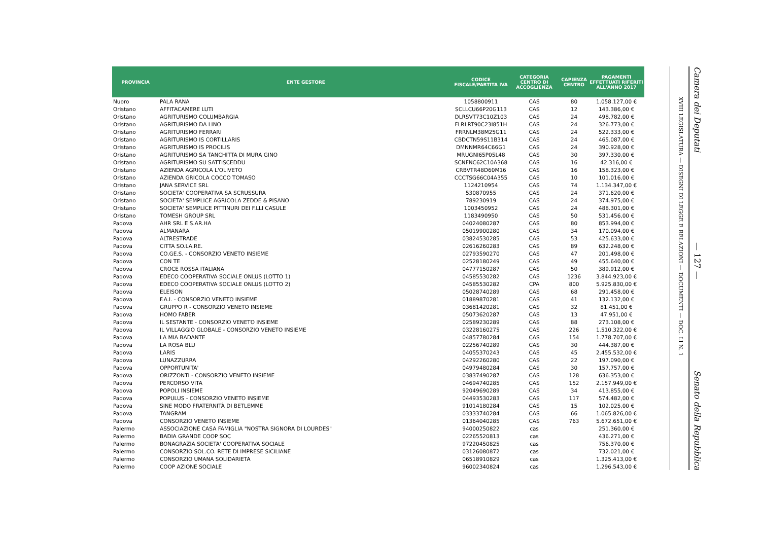| PROVINCIA | ENTE GESTORE | CODICE FISCALE/PARTITA IVA | CATEGORIA CENTRO DI ACCOGLIENZA | CAPIENZA CENTRO | PAGAMENTI EFFETTUATI RIFERITI ALL'ANNO 2017 |
| --- | --- | --- | --- | --- | --- |
| Nuoro | PALA RANA | 1058800911 | CAS | 80 | 1.058.127,00 € |
| Oristano | AFFITACAMERE LUTI | SCLLCU66P20G113 | CAS | 12 | 143.386,00 € |
| Oristano | AGRITURISMO COLUMBARGIA | DLRSVT73C10Z103 | CAS | 24 | 498.782,00 € |
| Oristano | AGRITURISMO DA LINO | FLRLRT90C23I851H | CAS | 24 | 326.773,00 € |
| Oristano | AGRITURISMO FERRARI | FRRNLM38M25G11 | CAS | 24 | 522.333,00 € |
| Oristano | AGRITURISMO IS CORTILLARIS | CBDCTN59S11B314 | CAS | 24 | 465.087,00 € |
| Oristano | AGRITURISMO IS PROCILIS | DMNNMR64C66G1 | CAS | 24 | 390.928,00 € |
| Oristano | AGRITURISMO SA TANCHITTA DI MURA GINO | MRUGNI65P05L48 | CAS | 30 | 397.330,00 € |
| Oristano | AGRITURISMO SU SATTISCEDDU | SCNFNC62C10A368 | CAS | 16 | 42.316,00 € |
| Oristano | AZIENDA AGRICOLA L'OLIVETO | CRBVTR48D60M16 | CAS | 16 | 158.323,00 € |
| Oristano | AZIENDA GRICOLA COCCO TOMASO | CCCTSG66C04A355 | CAS | 10 | 101.016,00 € |
| Oristano | JANA SERVICE SRL | 1124210954 | CAS | 74 | 1.134.347,00 € |
| Oristano | SOCIETA' COOPERATIVA SA SCRUSSURA | 530870955 | CAS | 24 | 371.620,00 € |
| Oristano | SOCIETA' SEMPLICE AGRICOLA ZEDDE & PISANO | 789230919 | CAS | 24 | 374.975,00 € |
| Oristano | SOCIETA' SEMPLICE PITTINURI DEI F.LLI CASULE | 1003450952 | CAS | 24 | 488.301,00 € |
| Oristano | TOMESH GROUP SRL | 1183490950 | CAS | 50 | 531.456,00 € |
| Padova | AHR SRL E S.AR.HA | 04024080287 | CAS | 80 | 853.994,00 € |
| Padova | ALMANARA | 05019900280 | CAS | 34 | 170.094,00 € |
| Padova | ALTRESTRADE | 03824530285 | CAS | 53 | 425.633,00 € |
| Padova | CITTA SO.LA.RE. | 02616260283 | CAS | 89 | 632.248,00 € |
| Padova | CO.GE.S. - CONSORZIO VENETO INSIEME | 02793590270 | CAS | 47 | 201.498,00 € |
| Padova | CON TE | 02528180249 | CAS | 49 | 455.640,00 € |
| Padova | CROCE ROSSA ITALIANA | 04777150287 | CAS | 50 | 389.912,00 € |
| Padova | EDECO COOPERATIVA SOCIALE ONLUS (LOTTO 1) | 04585530282 | CAS | 1236 | 3.844.923,00 € |
| Padova | EDECO COOPERATIVA SOCIALE ONLUS (LOTTO 2) | 04585530282 | CPA | 800 | 5.925.830,00 € |
| Padova | ELEISON | 05028740289 | CAS | 68 | 291.458,00 € |
| Padova | F.A.I. - CONSORZIO VENETO INSIEME | 01889870281 | CAS | 41 | 132.132,00 € |
| Padova | GRUPPO R - CONSORZIO VENETO INSIEME | 03681420281 | CAS | 32 | 81.451,00 € |
| Padova | HOMO FABER | 05073620287 | CAS | 13 | 47.951,00 € |
| Padova | IL SESTANTE - CONSORZIO VENETO INSIEME | 02589230289 | CAS | 88 | 273.108,00 € |
| Padova | IL VILLAGGIO GLOBALE - CONSORZIO VENETO INSIEME | 03228160275 | CAS | 226 | 1.510.322,00 € |
| Padova | LA MIA BADANTE | 04857780284 | CAS | 154 | 1.778.707,00 € |
| Padova | LA ROSA BLU | 02256740289 | CAS | 30 | 444.387,00 € |
| Padova | LARIS | 04055370243 | CAS | 45 | 2.455.532,00 € |
| Padova | LUNAZZURRA | 04292260280 | CAS | 22 | 197.090,00 € |
| Padova | OPPORTUNITA' | 04979480284 | CAS | 30 | 157.757,00 € |
| Padova | ORIZZONTI - CONSORZIO VENETO INSIEME | 03837490287 | CAS | 128 | 636.353,00 € |
| Padova | PERCORSO VITA | 04694740285 | CAS | 152 | 2.157.949,00 € |
| Padova | POPOLI INSIEME | 92049690289 | CAS | 34 | 413.855,00 € |
| Padova | POPULUS - CONSORZIO VENETO INSIEME | 04493530283 | CAS | 117 | 574.482,00 € |
| Padova | SINE MODO FRATERNITÀ DI BETLEMME | 91014180284 | CAS | 15 | 102.025,00 € |
| Padova | TANGRAM | 03333740284 | CAS | 66 | 1.065.826,00 € |
| Padova | CONSORZIO VENETO INSIEME | 01364040285 | CAS | 763 | 5.672.651,00 € |
| Palermo | ASSOCIAZIONE CASA FAMIGLIA "NOSTRA SIGNORA DI LOURDES" | 94000250822 | cas | | 251.360,00 € |
| Palermo | BADIA GRANDE COOP SOC | 02265520813 | cas | | 436.271,00 € |
| Palermo | BONAGRAZIA SOCIETA' COOPERATIVA SOCIALE | 97220450825 | cas | | 756.370,00 € |
| Palermo | CONSORZIO SOL.CO. RETE DI IMPRESE SICILIANE | 03126080872 | cas | | 732.021,00 € |
| Palermo | CONSORZIO UMANA SOLIDARIETA | 06518910829 | cas | | 1.325.413,00 € |
| Palermo | COOP AZIONE SOCIALE | 96002340824 | cas | | 1.296.543,00 € |
XVIII LEGISLATURA — DISEGNI DI LEGGE E RELAZIONI — DOCUMENTI — DOC. LI N. 1
Camera dei Deputati — 127 — Senato della Repubblica